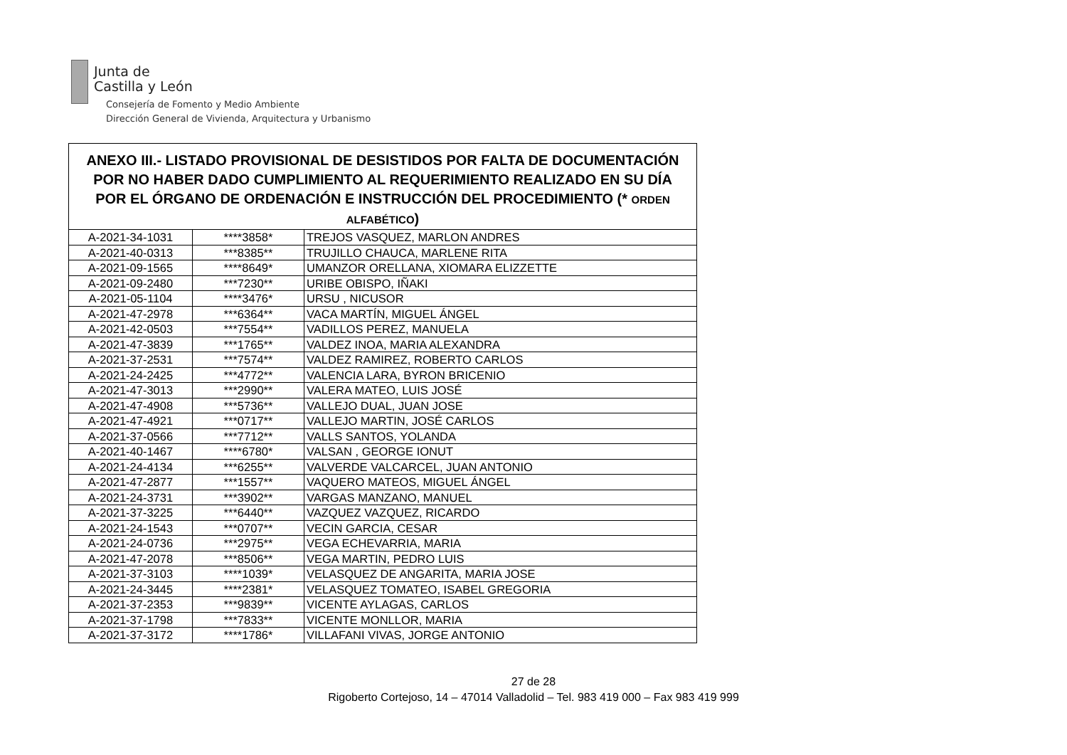Junta de
Castilla y León
Consejería de Fomento y Medio Ambiente
Dirección General de Vivienda, Arquitectura y Urbanismo
| ANEXO III.- LISTADO PROVISIONAL DE DESISTIDOS POR FALTA DE DOCUMENTACIÓN POR NO HABER DADO CUMPLIMIENTO AL REQUERIMIENTO REALIZADO EN SU DÍA POR EL ÓRGANO DE ORDENACIÓN E INSTRUCCIÓN DEL PROCEDIMIENTO (* ORDEN ALFABÉTICO ) | | |
| --- | --- | --- |
| A-2021-34-1031 | ****3858* | TREJOS VASQUEZ, MARLON ANDRES |
| A-2021-40-0313 | ***8385** | TRUJILLO CHAUCA, MARLENE RITA |
| A-2021-09-1565 | ****8649* | UMANZOR ORELLANA, XIOMARA ELIZZETTE |
| A-2021-09-2480 | ***7230** | URIBE OBISPO, IÑAKI |
| A-2021-05-1104 | ****3476* | URSU , NICUSOR |
| A-2021-47-2978 | ***6364** | VACA MARTÍN, MIGUEL ÁNGEL |
| A-2021-42-0503 | ***7554** | VADILLOS PEREZ, MANUELA |
| A-2021-47-3839 | ***1765** | VALDEZ INOA, MARIA ALEXANDRA |
| A-2021-37-2531 | ***7574** | VALDEZ RAMIREZ, ROBERTO CARLOS |
| A-2021-24-2425 | ***4772** | VALENCIA LARA, BYRON BRICENIO |
| A-2021-47-3013 | ***2990** | VALERA MATEO, LUIS JOSÉ |
| A-2021-47-4908 | ***5736** | VALLEJO DUAL, JUAN JOSE |
| A-2021-47-4921 | ***0717** | VALLEJO MARTIN, JOSÉ CARLOS |
| A-2021-37-0566 | ***7712** | VALLS SANTOS, YOLANDA |
| A-2021-40-1467 | ****6780* | VALSAN , GEORGE IONUT |
| A-2021-24-4134 | ***6255** | VALVERDE VALCARCEL, JUAN ANTONIO |
| A-2021-47-2877 | ***1557** | VAQUERO MATEOS, MIGUEL ÁNGEL |
| A-2021-24-3731 | ***3902** | VARGAS MANZANO, MANUEL |
| A-2021-37-3225 | ***6440** | VAZQUEZ VAZQUEZ, RICARDO |
| A-2021-24-1543 | ***0707** | VECIN GARCIA, CESAR |
| A-2021-24-0736 | ***2975** | VEGA ECHEVARRIA, MARIA |
| A-2021-47-2078 | ***8506** | VEGA MARTIN, PEDRO LUIS |
| A-2021-37-3103 | ****1039* | VELASQUEZ DE ANGARITA, MARIA JOSE |
| A-2021-24-3445 | ****2381* | VELASQUEZ TOMATEO, ISABEL GREGORIA |
| A-2021-37-2353 | ***9839** | VICENTE AYLAGAS, CARLOS |
| A-2021-37-1798 | ***7833** | VICENTE MONLLOR, MARIA |
| A-2021-37-3172 | ****1786* | VILLAFANI VIVAS, JORGE ANTONIO |
27 de 28
Rigoberto Cortejoso, 14 – 47014 Valladolid – Tel. 983 419 000 – Fax 983 419 999